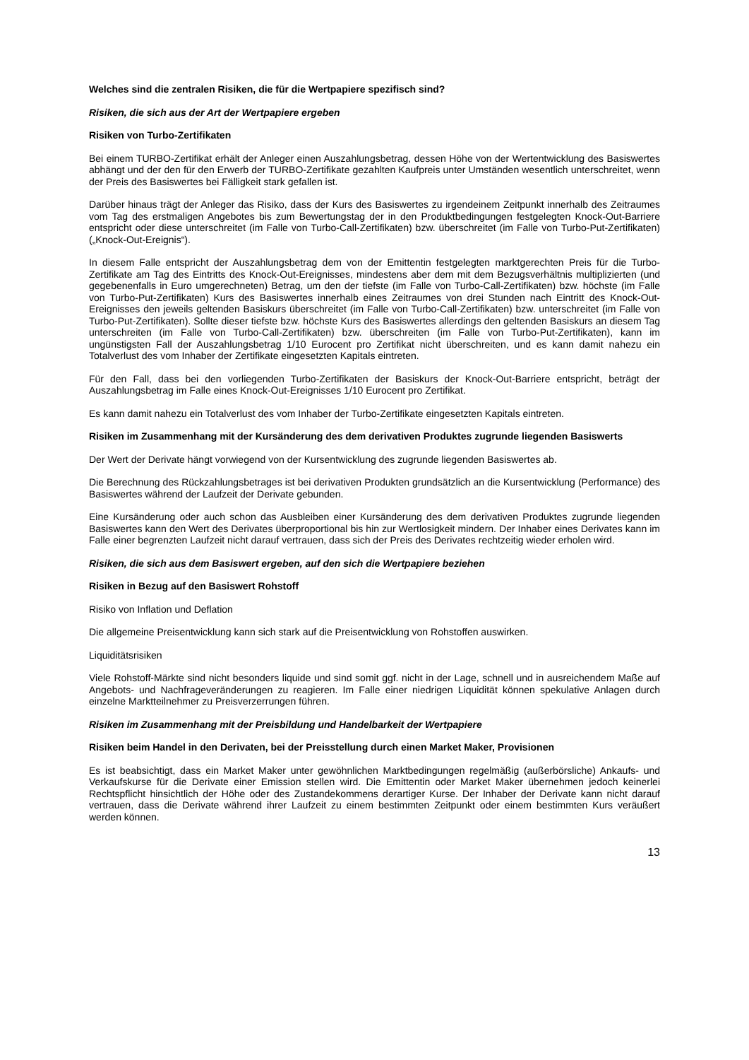Welches sind die zentralen Risiken, die für die Wertpapiere spezifisch sind?
Risiken, die sich aus der Art der Wertpapiere ergeben
Risiken von Turbo-Zertifikaten
Bei einem TURBO-Zertifikat erhält der Anleger einen Auszahlungsbetrag, dessen Höhe von der Wertentwicklung des Basiswertes abhängt und der den für den Erwerb der TURBO-Zertifikate gezahlten Kaufpreis unter Umständen wesentlich unterschreitet, wenn der Preis des Basiswertes bei Fälligkeit stark gefallen ist.
Darüber hinaus trägt der Anleger das Risiko, dass der Kurs des Basiswertes zu irgendeinem Zeitpunkt innerhalb des Zeitraumes vom Tag des erstmaligen Angebotes bis zum Bewertungstag der in den Produktbedingungen festgelegten Knock-Out-Barriere entspricht oder diese unterschreitet (im Falle von Turbo-Call-Zertifikaten) bzw. überschreitet (im Falle von Turbo-Put-Zertifikaten) („Knock-Out-Ereignis“).
In diesem Falle entspricht der Auszahlungsbetrag dem von der Emittentin festgelegten marktgerechten Preis für die Turbo-Zertifikate am Tag des Eintritts des Knock-Out-Ereignisses, mindestens aber dem mit dem Bezugsverhältnis multiplizierten (und gegebenenfalls in Euro umgerechneten) Betrag, um den der tiefste (im Falle von Turbo-Call-Zertifikaten) bzw. höchste (im Falle von Turbo-Put-Zertifikaten) Kurs des Basiswertes innerhalb eines Zeitraumes von drei Stunden nach Eintritt des Knock-Out-Ereignisses den jeweils geltenden Basiskurs überschreitet (im Falle von Turbo-Call-Zertifikaten) bzw. unterschreitet (im Falle von Turbo-Put-Zertifikaten). Sollte dieser tiefste bzw. höchste Kurs des Basiswertes allerdings den geltenden Basiskurs an diesem Tag unterschreiten (im Falle von Turbo-Call-Zertifikaten) bzw. überschreiten (im Falle von Turbo-Put-Zertifikaten), kann im ungünstigsten Fall der Auszahlungsbetrag 1/10 Eurocent pro Zertifikat nicht überschreiten, und es kann damit nahezu ein Totalverlust des vom Inhaber der Zertifikate eingesetzten Kapitals eintreten.
Für den Fall, dass bei den vorliegenden Turbo-Zertifikaten der Basiskurs der Knock-Out-Barriere entspricht, beträgt der Auszahlungsbetrag im Falle eines Knock-Out-Ereignisses 1/10 Eurocent pro Zertifikat.
Es kann damit nahezu ein Totalverlust des vom Inhaber der Turbo-Zertifikate eingesetzten Kapitals eintreten.
Risiken im Zusammenhang mit der Kursänderung des dem derivativen Produktes zugrunde liegenden Basiswerts
Der Wert der Derivate hängt vorwiegend von der Kursentwicklung des zugrunde liegenden Basiswertes ab.
Die Berechnung des Rückzahlungsbetrages ist bei derivativen Produkten grundsätzlich an die Kursentwicklung (Performance) des Basiswertes während der Laufzeit der Derivate gebunden.
Eine Kursänderung oder auch schon das Ausbleiben einer Kursänderung des dem derivativen Produktes zugrunde liegenden Basiswertes kann den Wert des Derivates überproportional bis hin zur Wertlosigkeit mindern. Der Inhaber eines Derivates kann im Falle einer begrenzten Laufzeit nicht darauf vertrauen, dass sich der Preis des Derivates rechtzeitig wieder erholen wird.
Risiken, die sich aus dem Basiswert ergeben, auf den sich die Wertpapiere beziehen
Risiken in Bezug auf den Basiswert Rohstoff
Risiko von Inflation und Deflation
Die allgemeine Preisentwicklung kann sich stark auf die Preisentwicklung von Rohstoffen auswirken.
Liquiditätsrisiken
Viele Rohstoff-Märkte sind nicht besonders liquide und sind somit ggf. nicht in der Lage, schnell und in ausreichendem Maße auf Angebots- und Nachfrageveränderungen zu reagieren. Im Falle einer niedrigen Liquidität können spekulative Anlagen durch einzelne Marktteilnehmer zu Preisverzerrungen führen.
Risiken im Zusammenhang mit der Preisbildung und Handelbarkeit der Wertpapiere
Risiken beim Handel in den Derivaten, bei der Preisstellung durch einen Market Maker, Provisionen
Es ist beabsichtigt, dass ein Market Maker unter gewöhnlichen Marktbedingungen regelmäßig (außerbörsliche) Ankaufs- und Verkaufskurse für die Derivate einer Emission stellen wird. Die Emittentin oder Market Maker übernehmen jedoch keinerlei Rechtspflicht hinsichtlich der Höhe oder des Zustandekommens derartiger Kurse. Der Inhaber der Derivate kann nicht darauf vertrauen, dass die Derivate während ihrer Laufzeit zu einem bestimmten Zeitpunkt oder einem bestimmten Kurs veräußert werden können.
13